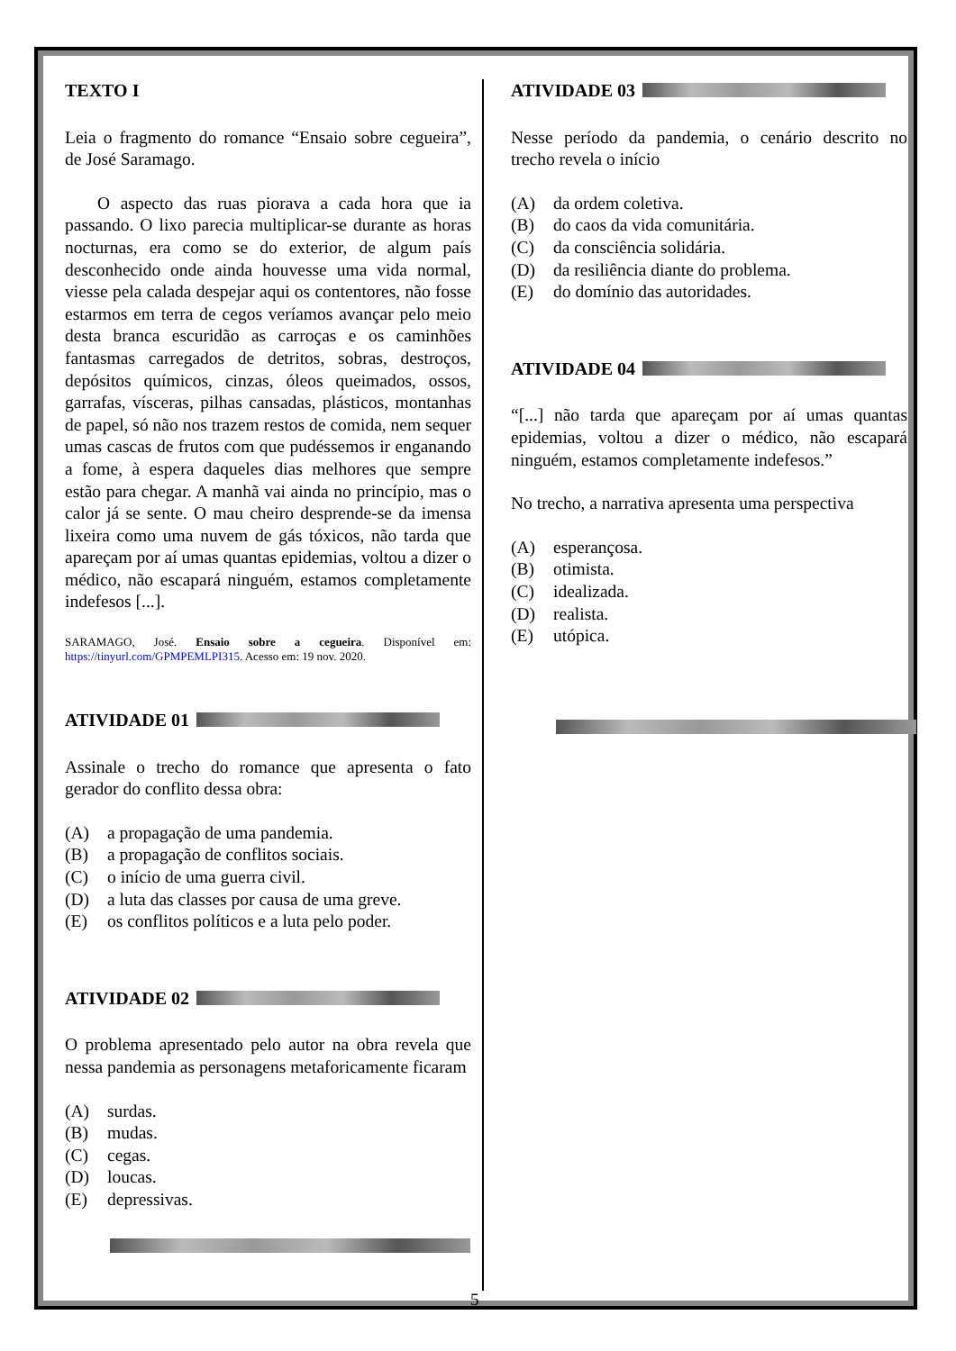TEXTO I
Leia o fragmento do romance “Ensaio sobre cegueira”, de José Saramago.
O aspecto das ruas piorava a cada hora que ia passando. O lixo parecia multiplicar-se durante as horas nocturnas, era como se do exterior, de algum país desconhecido onde ainda houvesse uma vida normal, viesse pela calada despejar aqui os contentores, não fosse estarmos em terra de cegos veríamos avançar pelo meio desta branca escuridão as carroças e os caminhões fantasmas carregados de detritos, sobras, destroços, depósitos químicos, cinzas, óleos queimados, ossos, garrafas, vísceras, pilhas cansadas, plásticos, montanhas de papel, só não nos trazem restos de comida, nem sequer umas cascas de frutos com que pudéssemos ir enganando a fome, à espera daqueles dias melhores que sempre estão para chegar. A manhã vai ainda no princípio, mas o calor já se sente. O mau cheiro desprende-se da imensa lixeira como uma nuvem de gás tóxicos, não tarda que apareçam por aí umas quantas epidemias, voltou a dizer o médico, não escapará ninguém, estamos completamente indefesos [...].
SARAMAGO, José. Ensaio sobre a cegueira. Disponível em: https://tinyurl.com/GPMPEMLPI315. Acesso em: 19 nov. 2020.
ATIVIDADE 01
Assinale o trecho do romance que apresenta o fato gerador do conflito dessa obra:
(A) a propagação de uma pandemia.
(B) a propagação de conflitos sociais.
(C) o início de uma guerra civil.
(D) a luta das classes por causa de uma greve.
(E) os conflitos políticos e a luta pelo poder.
ATIVIDADE 02
O problema apresentado pelo autor na obra revela que nessa pandemia as personagens metaforicamente ficaram
(A) surdas.
(B) mudas.
(C) cegas.
(D) loucas.
(E) depressivas.
ATIVIDADE 03
Nesse período da pandemia, o cenário descrito no trecho revela o início
(A) da ordem coletiva.
(B) do caos da vida comunitária.
(C) da consciência solidária.
(D) da resiliência diante do problema.
(E) do domínio das autoridades.
ATIVIDADE 04
“[...] não tarda que apareçam por aí umas quantas epidemias, voltou a dizer o médico, não escapará ninguém, estamos completamente indefesos.”
No trecho, a narrativa apresenta uma perspectiva
(A) esperançosa.
(B) otimista.
(C) idealizada.
(D) realista.
(E) utópica.
5